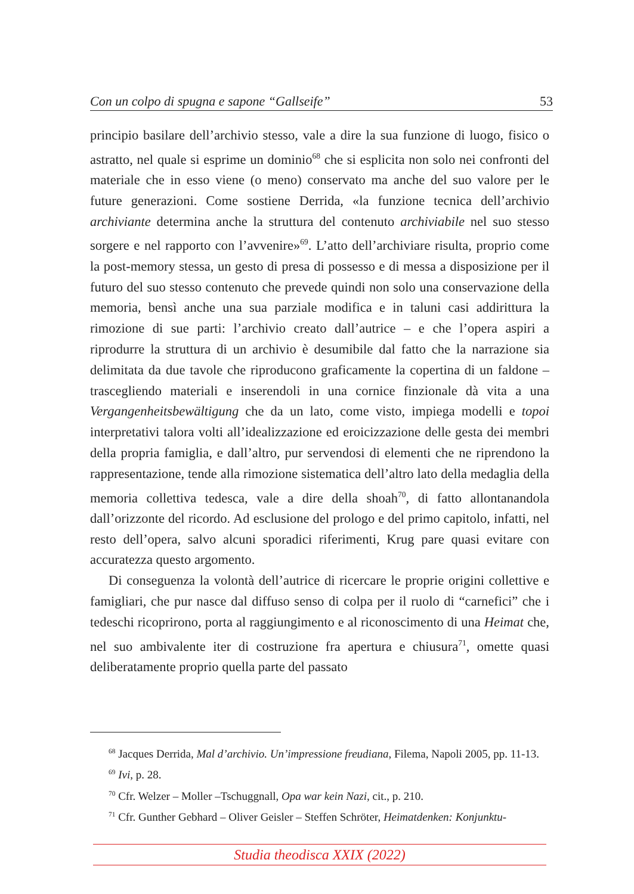Con un colpo di spugna e sapone “Gallseife” 53
principio basilare dell’archivio stesso, vale a dire la sua funzione di luogo, fisico o astratto, nel quale si esprime un dominio<sup>68</sup> che si esplicita non solo nei confronti del materiale che in esso viene (o meno) conservato ma anche del suo valore per le future generazioni. Come sostiene Derrida, «la funzione tecnica dell’archivio archiviante determina anche la struttura del contenuto archiviabile nel suo stesso sorgere e nel rapporto con l’avvenire»<sup>69</sup>. L’atto dell’archiviare risulta, proprio come la post-memory stessa, un gesto di presa di possesso e di messa a disposizione per il futuro del suo stesso contenuto che prevede quindi non solo una conservazione della memoria, bensì anche una sua parziale modifica e in taluni casi addirittura la rimozione di sue parti: l’archivio creato dall’autrice – e che l’opera aspiri a riprodurre la struttura di un archivio è desumibile dal fatto che la narrazione sia delimitata da due tavole che riproducono graficamente la copertina di un faldone – trascegliendo materiali e inserendoli in una cornice finzionale dà vita a una Vergangenheitsbewältigung che da un lato, come visto, impiega modelli e topoi interpretativi talora volti all’idealizzazione ed eroicizzazione delle gesta dei membri della propria famiglia, e dall’altro, pur servendosi di elementi che ne riprendono la rappresentazione, tende alla rimozione sistematica dell’altro lato della medaglia della memoria collettiva tedesca, vale a dire della shoah<sup>70</sup>, di fatto allontanandola dall’orizzonte del ricordo. Ad esclusione del prologo e del primo capitolo, infatti, nel resto dell’opera, salvo alcuni sporadici riferimenti, Krug pare quasi evitare con accuratezza questo argomento.
Di conseguenza la volontà dell’autrice di ricercare le proprie origini collettive e famigliari, che pur nasce dal diffuso senso di colpa per il ruolo di “carnefici” che i tedeschi ricoprirono, porta al raggiungimento e al riconoscimento di una Heimat che, nel suo ambivalente iter di costruzione fra apertura e chiusura<sup>71</sup>, omette quasi deliberatamente proprio quella parte del passato
<sup>68</sup> Jacques Derrida, Mal d’archivio. Un’impressione freudiana, Filema, Napoli 2005, pp. 11-13.
<sup>69</sup> Ivi, p. 28.
<sup>70</sup> Cfr. Welzer – Moller –Tschuggnall, Opa war kein Nazi, cit., p. 210.
<sup>71</sup> Cfr. Gunther Gebhard – Oliver Geisler – Steffen Schröter, Heimatdenken: Konjunktu-
Studia theodisca XXIX (2022)